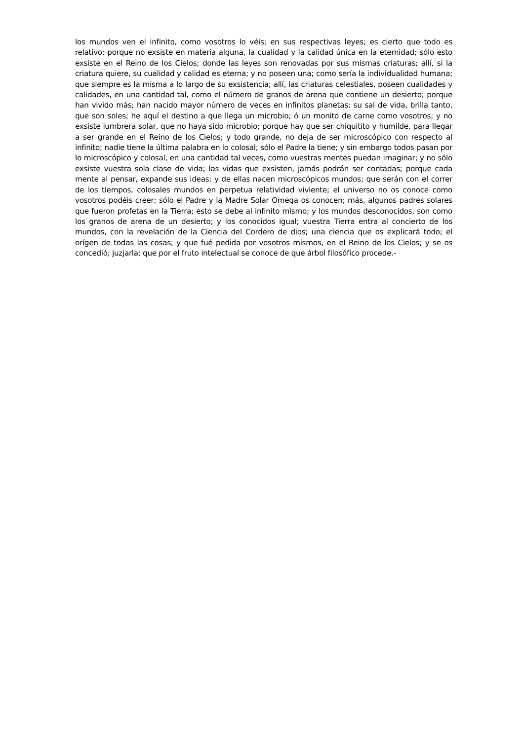los mundos ven el infinito, como vosotros lo véis; en sus respectivas leyes; es cierto que todo es relativo; porque no exsiste en materia alguna, la cualidad y la calidad única en la eternidad; sólo esto exsiste en el Reino de los Cielos; donde las leyes son renovadas por sus mismas criaturas; allí, si la criatura quiere, su cualidad y calidad es eterna; y no poseen una; como sería la individualidad humana; que siempre es la misma a lo largo de su exsistencia; allí, las criaturas celestiales, poseen cualidades y calidades, en una cantidad tal, como el número de granos de arena que contiene un desierto; porque han vivido más; han nacido mayor número de veces en infinitos planetas; su sal de vida, brilla tanto, que son soles; he aquí el destino a que llega un microbio; ó un monito de carne como vosotros; y no exsiste lumbrera solar, que no haya sido microbio; porque hay que ser chiquitito y humilde, para llegar a ser grande en el Reino de los Cielos; y todo grande, no deja de ser microscópico con respecto al infinito; nadie tiene la última palabra en lo colosal; sólo el Padre la tiene; y sin embargo todos pasan por lo microscópico y colosal, en una cantidad tal veces, como vuestras mentes puedan imaginar; y no sólo exsiste vuestra sola clase de vida; las vidas que exsisten, jamás podrán ser contadas; porque cada mente al pensar, expande sus ideas; y de ellas nacen microscópicos mundos; que serán con el correr de los tiempos, colosales mundos en perpetua relatividad viviente; el universo no os conoce como vosotros podéis creer; sólo el Padre y la Madre Solar Omega os conocen; más, algunos padres solares que fueron profetas en la Tierra; esto se debe al infinito mismo; y los mundos desconocidos, son como los granos de arena de un desierto; y los conocidos igual; vuestra Tierra entra al concierto de los mundos, con la revelación de la Ciencia del Cordero de dios; una ciencia que os explicará todo; el orígen de todas las cosas; y que fué pedida por vosotros mismos, en el Reino de los Cielos; y se os concedió; juzjarla; que por el fruto intelectual se conoce de que árbol filosófico procede.-